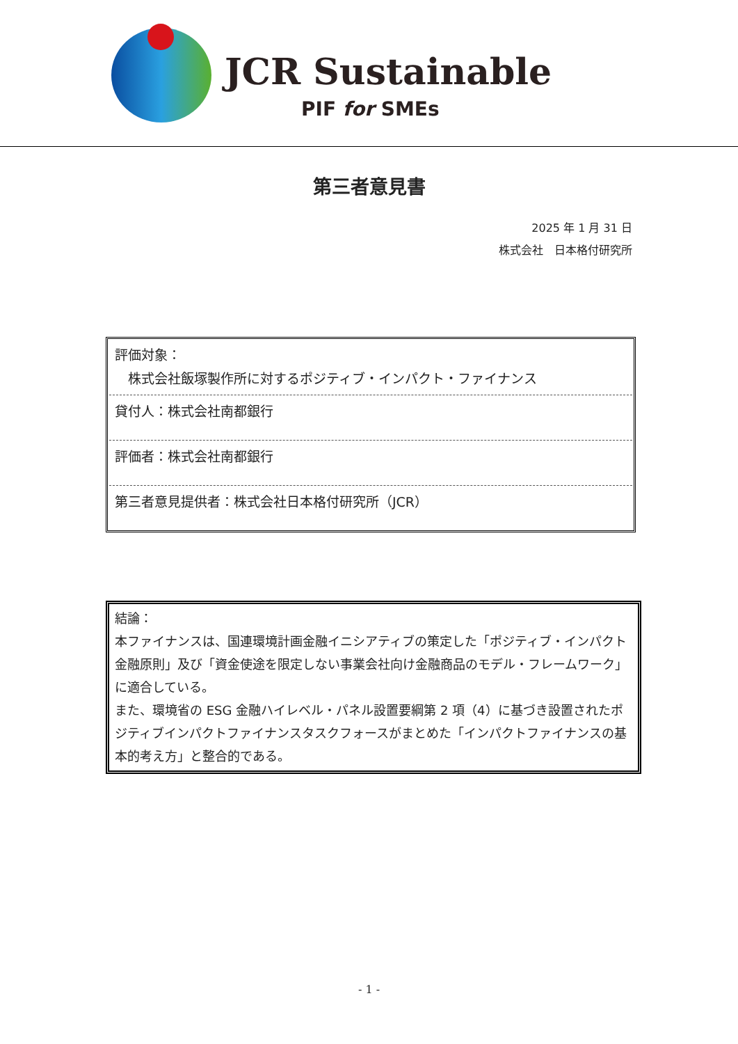JCR Sustainable
PIF for SMEs
第三者意見書
2025 年 1 月 31 日
株式会社　日本格付研究所
評価対象：
　株式会社飯塚製作所に対するポジティブ・インパクト・ファイナンス
貸付人：株式会社南都銀行
評価者：株式会社南都銀行
第三者意見提供者：株式会社日本格付研究所（JCR）
結論：
本ファイナンスは、国連環境計画金融イニシアティブの策定した「ポジティブ・インパクト金融原則」及び「資金使途を限定しない事業会社向け金融商品のモデル・フレームワーク」に適合している。
また、環境省の ESG 金融ハイレベル・パネル設置要綱第 2 項（4）に基づき設置されたポジティブインパクトファイナンスタスクフォースがまとめた「インパクトファイナンスの基本的考え方」と整合的である。
- 1 -